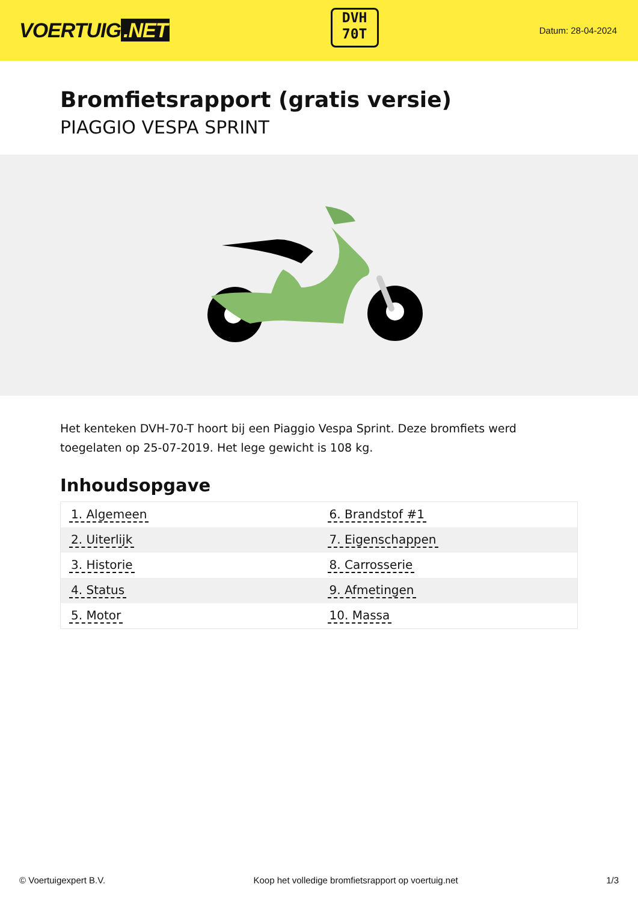VOERTUIG.NET
DVH
70T
Datum: 28-04-2024
Bromfietsrapport (gratis versie)
PIAGGIO VESPA SPRINT
Het kenteken DVH-70-T hoort bij een Piaggio Vespa Sprint. Deze bromfiets werd toegelaten op 25-07-2019. Het lege gewicht is 108 kg.
Inhoudsopgave
| 1. Algemeen | 6. Brandstof #1 |
| 2. Uiterlijk | 7. Eigenschappen |
| 3. Historie | 8. Carrosserie |
| 4. Status | 9. Afmetingen |
| 5. Motor | 10. Massa |
© Voertuigexpert B.V. Koop het volledige bromfietsrapport op voertuig.net 1/3